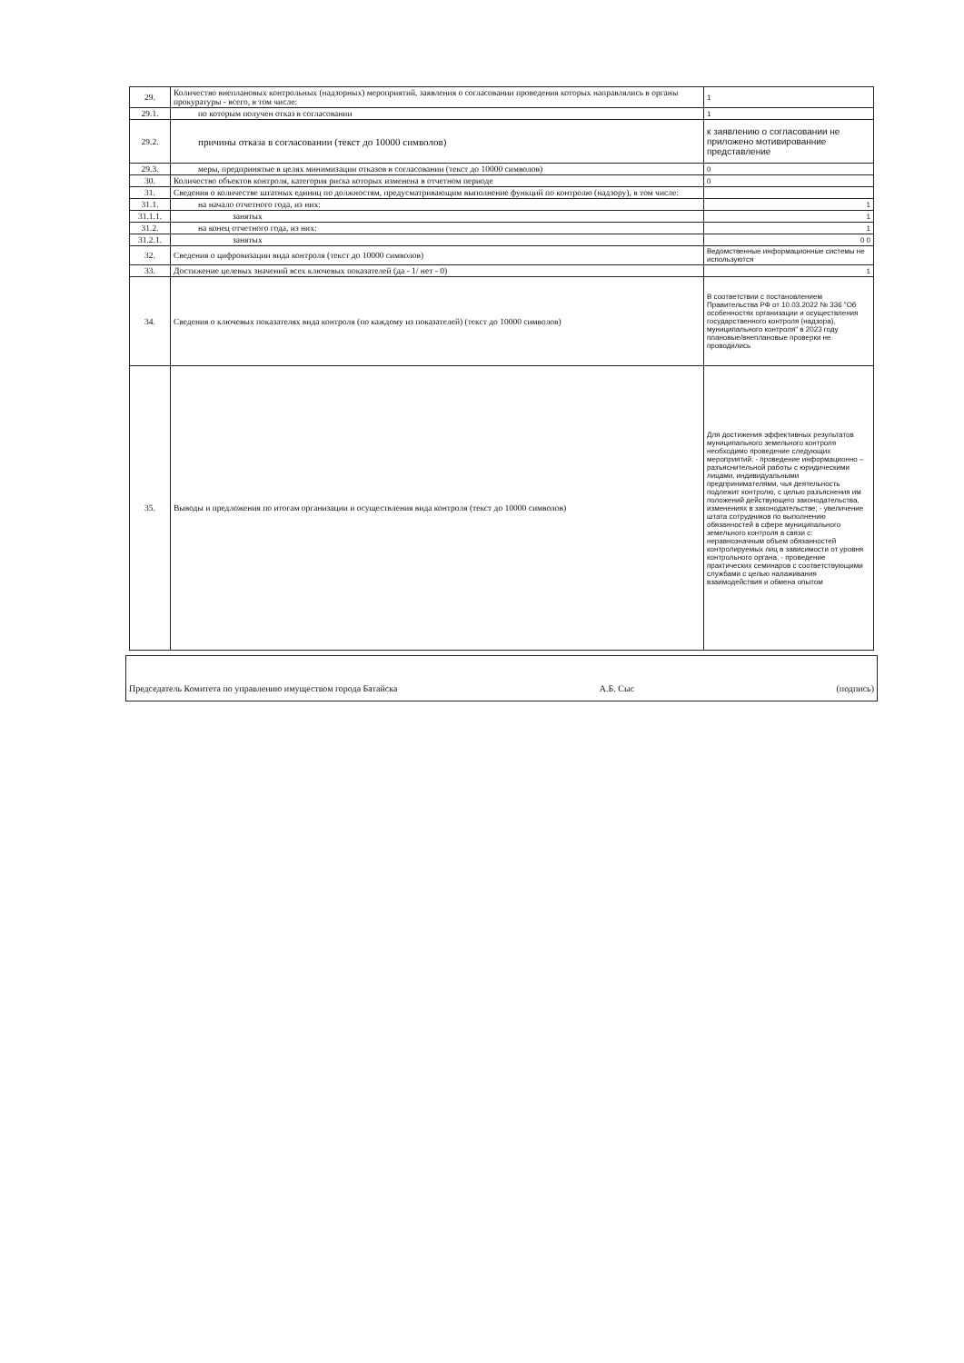| 29. | Количество внеплановых контрольных (надзорных) мероприятий, заявления о согласовании проведения которых направлялись в органы прокуратуры - всего, в том числе: | 1 |
| 29.1. | по которым получен отказ в согласовании | 1 |
| 29.2. | причины отказа в согласовании (текст до 10000 символов) | к заявлению о согласовании не приложено мотивированние представление |
| 29.3. | меры, предпринятые в целях минимизации отказов в согласовании (текст до 10000 символов) | 0 |
| 30. | Количество объектов контроля, категория риска которых изменена в отчетном периоде | 0 |
| 31. | Сведения о количестве штатных единиц по должностям, предусматривающим выполнение функций по контролю (надзору), в том числе: | |
| 31.1. | на начало отчетного года, из них: | 1 |
| 31.1.1. | занятых | 1 |
| 31.2. | на конец отчетного года, из них: | 1 |
| 31.2.1. | занятых | 0 0 |
| 32. | Сведения о цифровизации вида контроля (текст до 10000 символов) | Ведомственные информационные системы не используются |
| 33. | Достижение целевых значений всех ключевых показателей (да - 1/ нет - 0) | 1 |
| 34. | Сведения о ключевых показателях вида контроля (по каждому из показателей) (текст до 10000 символов) | В соответствии с постановлением Правительства РФ от 10.03.2022 № 336 "Об особенностях организации и осуществления государственного контроля (надзора), муниципального контроля" в 2023 году плановые/внеплановые проверки не проводились |
| 35. | Выводы и предложения по итогам организации и осуществления вида контроля (текст до 10000 символов) | Для достижения эффективных результатов муниципального земельного контроля необходимо проведение следующих мероприятий: - проведение информационно – разъяснительной работы с юридическими лицами, индивидуальными предпринимателями, чья деятельность подлежит контролю, с целью разъяснения им положений действующего законодательства, изменениях в законодательстве; - увеличение штата сотрудников по выполнению обязанностей в сфере муниципального земельного контроля в связи с: неравнозначным объем обязанностей контролируемых лиц в зависимости от уровня контрольного органа; - проведение практических семинаров с соответствующими службами с целью налаживания взаимодействия и обмена опытом |
Председатель Комитета по управлению имуществом города Батайска А.Б. Сыс (подпись)